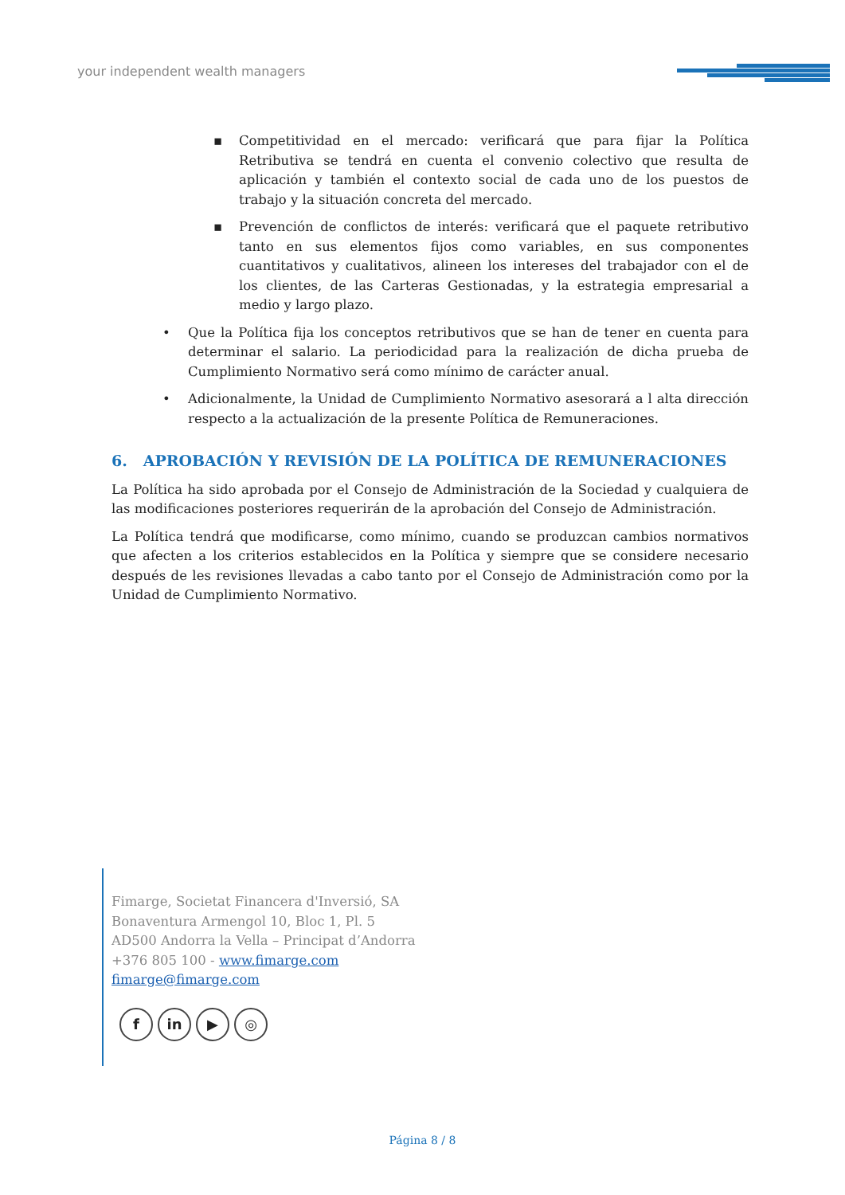your independent wealth managers
▪ Competitividad en el mercado: verificará que para fijar la Política Retributiva se tendrá en cuenta el convenio colectivo que resulta de aplicación y también el contexto social de cada uno de los puestos de trabajo y la situación concreta del mercado.
▪ Prevención de conflictos de interés: verificará que el paquete retributivo tanto en sus elementos fijos como variables, en sus componentes cuantitativos y cualitativos, alineen los intereses del trabajador con el de los clientes, de las Carteras Gestionadas, y la estrategia empresarial a medio y largo plazo.
• Que la Política fija los conceptos retributivos que se han de tener en cuenta para determinar el salario. La periodicidad para la realización de dicha prueba de Cumplimiento Normativo será como mínimo de carácter anual.
• Adicionalmente, la Unidad de Cumplimiento Normativo asesorará a l alta dirección respecto a la actualización de la presente Política de Remuneraciones.
6. APROBACIÓN Y REVISIÓN DE LA POLÍTICA DE REMUNERACIONES
La Política ha sido aprobada por el Consejo de Administración de la Sociedad y cualquiera de las modificaciones posteriores requerirán de la aprobación del Consejo de Administración.
La Política tendrá que modificarse, como mínimo, cuando se produzcan cambios normativos que afecten a los criterios establecidos en la Política y siempre que se considere necesario después de les revisiones llevadas a cabo tanto por el Consejo de Administración como por la Unidad de Cumplimiento Normativo.
Fimarge, Societat Financera d'Inversió, SA
Bonaventura Armengol 10, Bloc 1, Pl. 5
AD500 Andorra la Vella – Principat d’Andorra
+376 805 100 - www.fimarge.com
fimarge@fimarge.com
f in ▶ ◎
Página 8 / 8